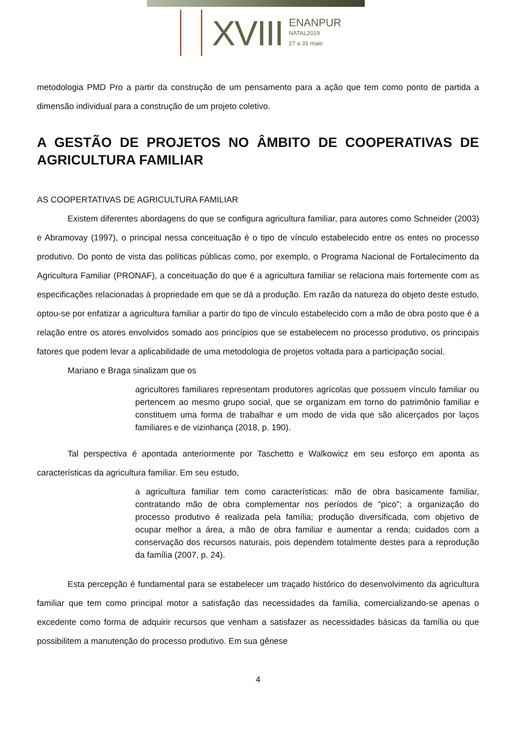XVIII
ENANPUR
NATAL2019
27 a 31 maio
metodologia PMD Pro a partir da construção de um pensamento para a ação que tem como ponto de partida a dimensão individual para a construção de um projeto coletivo.
A GESTÃO DE PROJETOS NO ÂMBITO DE COOPERATIVAS DE AGRICULTURA FAMILIAR
AS COOPERTATIVAS DE AGRICULTURA FAMILIAR
Existem diferentes abordagens do que se configura agricultura familiar, para autores como Schneider (2003) e Abramovay (1997), o principal nessa conceituação é o tipo de vínculo estabelecido entre os entes no processo produtivo. Do ponto de vista das políticas públicas como, por exemplo, o Programa Nacional de Fortalecimento da Agricultura Familiar (PRONAF), a conceituação do que é a agricultura familiar se relaciona mais fortemente com as especificações relacionadas à propriedade em que se dá a produção. Em razão da natureza do objeto deste estudo, optou-se por enfatizar a agricultura familiar a partir do tipo de vínculo estabelecido com a mão de obra posto que é a relação entre os atores envolvidos somado aos princípios que se estabelecem no processo produtivo, os principais fatores que podem levar a aplicabilidade de uma metodologia de projetos voltada para a participação social.
Mariano e Braga sinalizam que os
agricultores familiares representam produtores agrícolas que possuem vínculo familiar ou pertencem ao mesmo grupo social, que se organizam em torno do patrimônio familiar e constituem uma forma de trabalhar e um modo de vida que são alicerçados por laços familiares e de vizinhança (2018, p. 190).
Tal perspectiva é apontada anteriormente por Taschetto e Walkowicz em seu esforço em aponta as características da agricultura familiar. Em seu estudo,
a agricultura familiar tem como características: mão de obra basicamente familiar, contratando mão de obra complementar nos períodos de “pico”; a organização do processo produtivo é realizada pela família; produção diversificada, com objetivo de ocupar melhor a área, a mão de obra familiar e aumentar a renda; cuidados com a conservação dos recursos naturais, pois dependem totalmente destes para a reprodução da família (2007, p. 24).
Esta percepção é fundamental para se estabelecer um traçado histórico do desenvolvimento da agricultura familiar que tem como principal motor a satisfação das necessidades da família, comercializando-se apenas o excedente como forma de adquirir recursos que venham a satisfazer as necessidades básicas da família ou que possibilitem a manutenção do processo produtivo. Em sua gênese
4